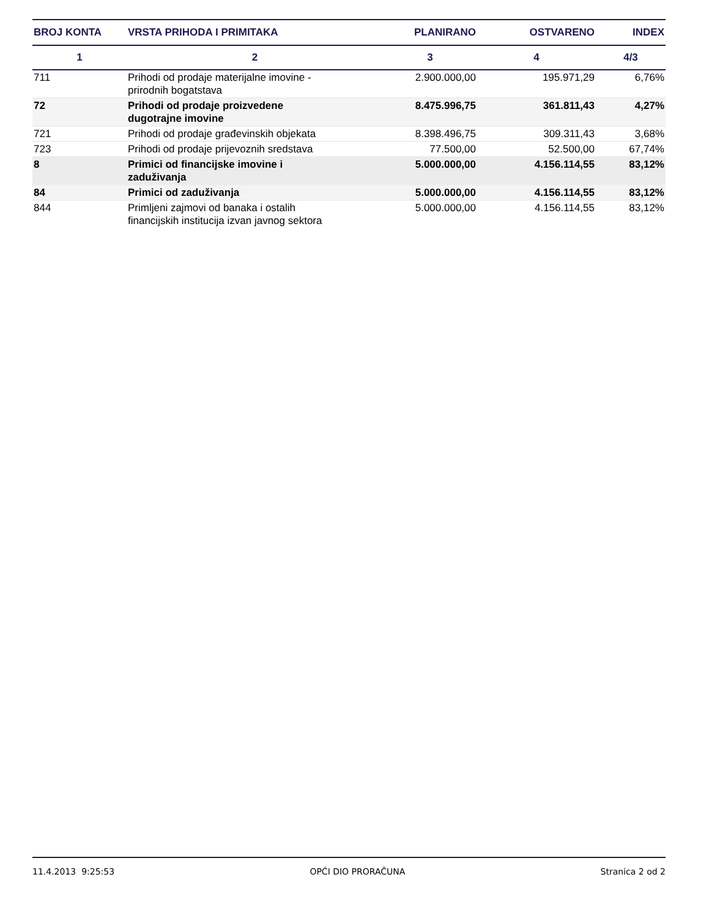| BROJ KONTA | VRSTA PRIHODA I PRIMITAKA | PLANIRANO | OSTVARENO | INDEX |
| --- | --- | --- | --- | --- |
| 1 | 2 | 3 | 4 | 4/3 |
| 711 | Prihodi od prodaje materijalne imovine - prirodnih bogatstava | 2.900.000,00 | 195.971,29 | 6,76% |
| 72 | Prihodi od prodaje proizvedene dugotrajne imovine | 8.475.996,75 | 361.811,43 | 4,27% |
| 721 | Prihodi od prodaje građevinskih objekata | 8.398.496,75 | 309.311,43 | 3,68% |
| 723 | Prihodi od prodaje prijevoznih sredstava | 77.500,00 | 52.500,00 | 67,74% |
| 8 | Primici od financijske imovine i zaduživanja | 5.000.000,00 | 4.156.114,55 | 83,12% |
| 84 | Primici od zaduživanja | 5.000.000,00 | 4.156.114,55 | 83,12% |
| 844 | Primljeni zajmovi od banaka i ostalih financijskih institucija izvan javnog sektora | 5.000.000,00 | 4.156.114,55 | 83,12% |
11.4.2013 9:25:53 OPĆI DIO PRORAČUNA Stranica 2 od 2